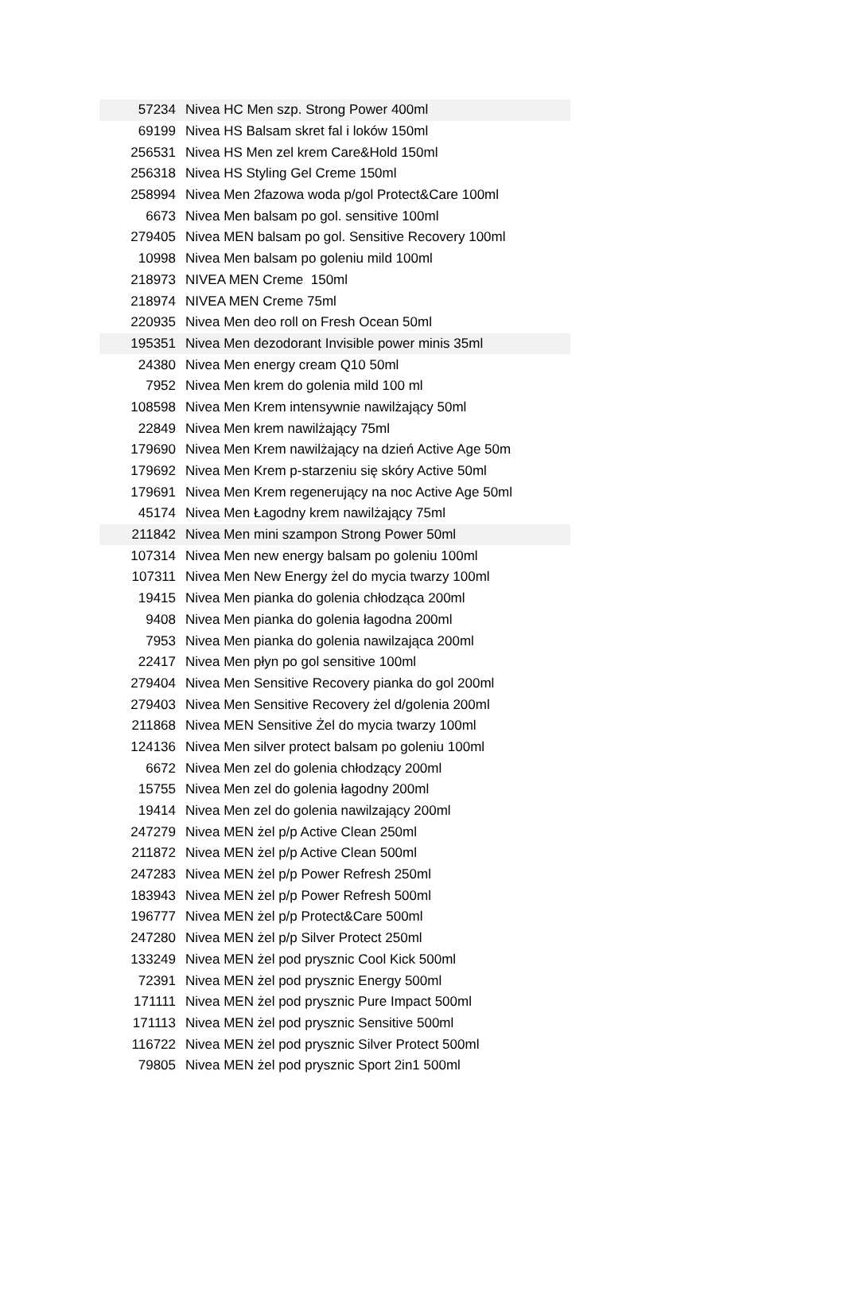| 57234 | Nivea HC Men szp. Strong Power 400ml |
| 69199 | Nivea HS Balsam skret fal i loków 150ml |
| 256531 | Nivea HS Men zel krem Care&Hold 150ml |
| 256318 | Nivea HS Styling Gel Creme 150ml |
| 258994 | Nivea Men 2fazowa woda p/gol Protect&Care 100ml |
| 6673 | Nivea Men balsam po gol. sensitive 100ml |
| 279405 | Nivea MEN balsam po gol. Sensitive Recovery 100ml |
| 10998 | Nivea Men balsam po goleniu mild 100ml |
| 218973 | NIVEA MEN Creme 150ml |
| 218974 | NIVEA MEN Creme 75ml |
| 220935 | Nivea Men deo roll on Fresh Ocean 50ml |
| 195351 | Nivea Men dezodorant Invisible power minis 35ml |
| 24380 | Nivea Men energy cream Q10 50ml |
| 7952 | Nivea Men krem do golenia mild 100 ml |
| 108598 | Nivea Men Krem intensywnie nawilżający 50ml |
| 22849 | Nivea Men krem nawilżający 75ml |
| 179690 | Nivea Men Krem nawilżający na dzień Active Age 50m |
| 179692 | Nivea Men Krem p-starzeniu się skóry Active 50ml |
| 179691 | Nivea Men Krem regenerujący na noc Active Age 50ml |
| 45174 | Nivea Men Łagodny krem nawilżający 75ml |
| 211842 | Nivea Men mini szampon Strong Power 50ml |
| 107314 | Nivea Men new energy balsam po goleniu 100ml |
| 107311 | Nivea Men New Energy żel do mycia twarzy 100ml |
| 19415 | Nivea Men pianka do golenia chłodząca 200ml |
| 9408 | Nivea Men pianka do golenia łagodna 200ml |
| 7953 | Nivea Men pianka do golenia nawilzająca 200ml |
| 22417 | Nivea Men płyn po gol sensitive 100ml |
| 279404 | Nivea Men Sensitive Recovery pianka do gol 200ml |
| 279403 | Nivea Men Sensitive Recovery żel d/golenia 200ml |
| 211868 | Nivea MEN Sensitive Żel do mycia twarzy 100ml |
| 124136 | Nivea Men silver protect balsam po goleniu 100ml |
| 6672 | Nivea Men zel do golenia chłodzący 200ml |
| 15755 | Nivea Men zel do golenia łagodny 200ml |
| 19414 | Nivea Men zel do golenia nawilzający 200ml |
| 247279 | Nivea MEN żel p/p Active Clean 250ml |
| 211872 | Nivea MEN żel p/p Active Clean 500ml |
| 247283 | Nivea MEN żel p/p Power Refresh 250ml |
| 183943 | Nivea MEN żel p/p Power Refresh 500ml |
| 196777 | Nivea MEN żel p/p Protect&Care 500ml |
| 247280 | Nivea MEN żel p/p Silver Protect 250ml |
| 133249 | Nivea MEN żel pod prysznic Cool Kick 500ml |
| 72391 | Nivea MEN żel pod prysznic Energy 500ml |
| 171111 | Nivea MEN żel pod prysznic Pure Impact 500ml |
| 171113 | Nivea MEN żel pod prysznic Sensitive 500ml |
| 116722 | Nivea MEN żel pod prysznic Silver Protect 500ml |
| 79805 | Nivea MEN żel pod prysznic Sport 2in1 500ml |